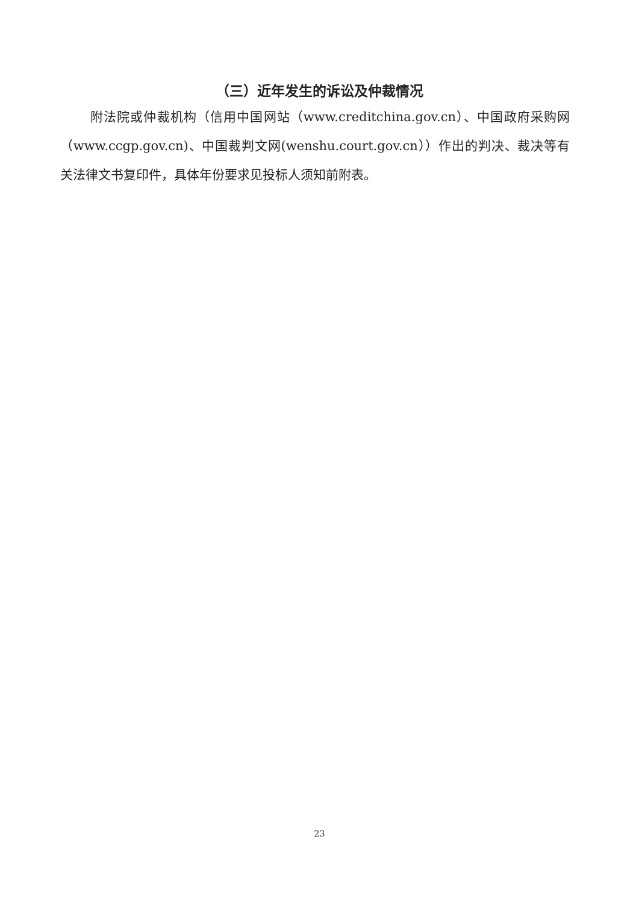（三）近年发生的诉讼及仲裁情况
附法院或仲裁机构（信用中国网站（www.creditchina.gov.cn）、中国政府采购网（www.ccgp.gov.cn)、中国裁判文网(wenshu.court.gov.cn））作出的判决、裁决等有关法律文书复印件，具体年份要求见投标人须知前附表。
23